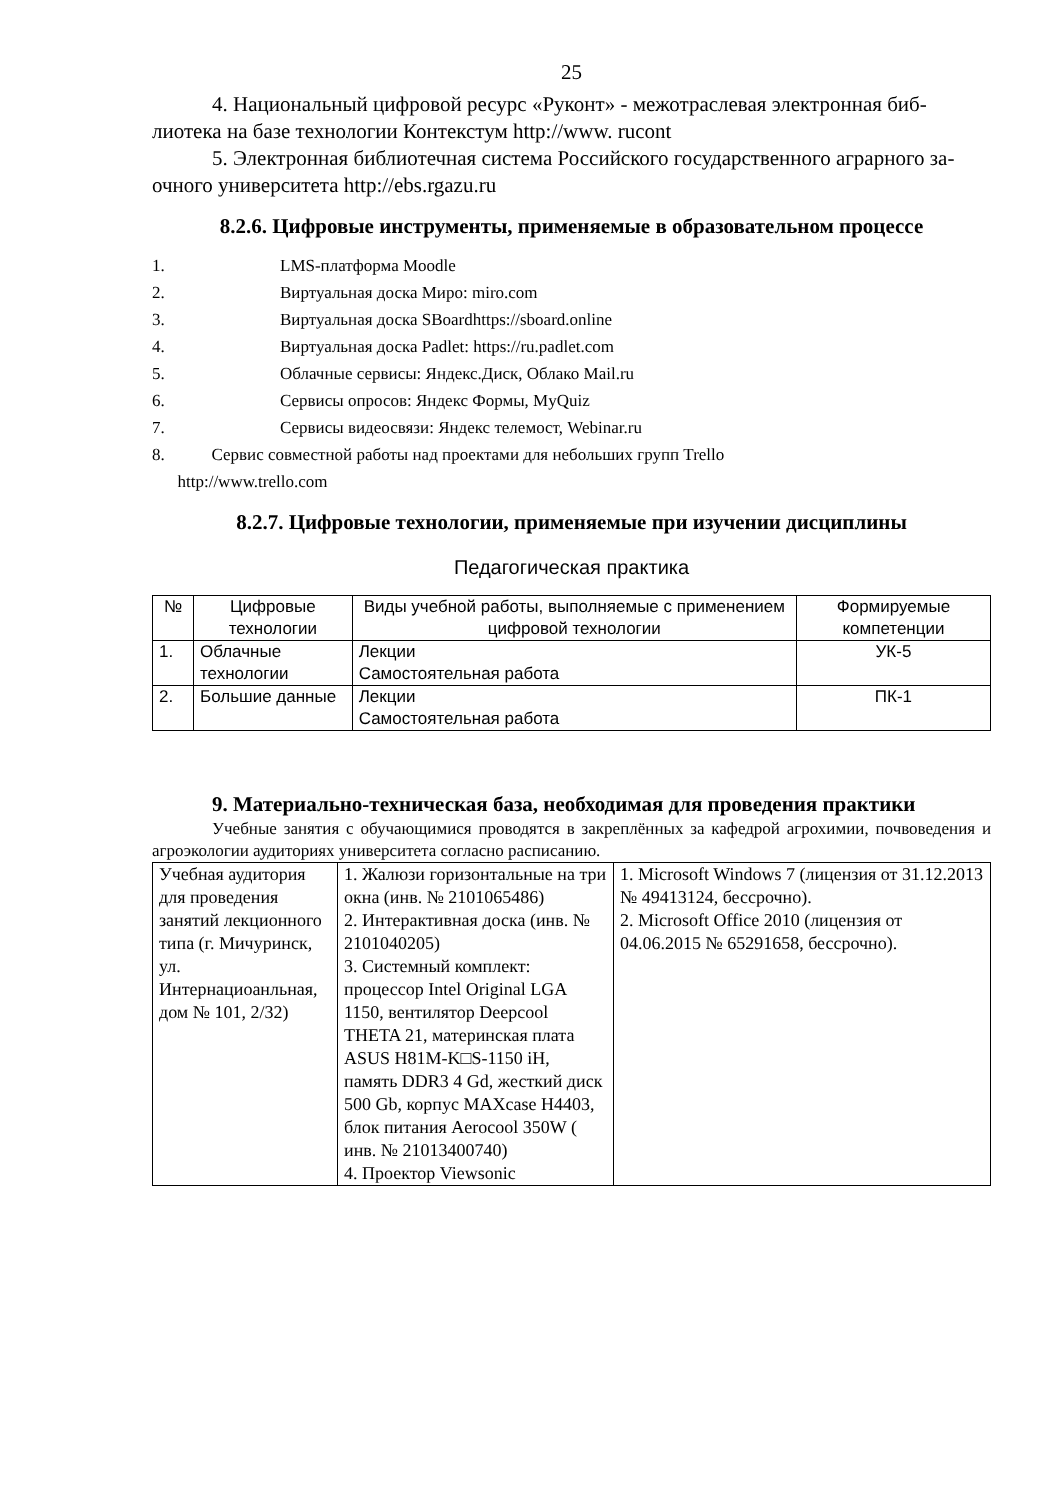25
4. Национальный цифровой ресурс «Руконт» - межотраслевая электронная биб-лиотека на базе технологии Контекстум http://www. rucont
5. Электронная библиотечная система Российского государственного аграрного за-очного университета http://ebs.rgazu.ru
8.2.6. Цифровые инструменты, применяемые в образовательном процессе
1. LMS-платформа Moodle
2. Виртуальная доска Миро: miro.com
3. Виртуальная доска SBoardhttps://sboard.online
4. Виртуальная доска Padlet: https://ru.padlet.com
5. Облачные сервисы: Яндекс.Диск, Облако Mail.ru
6. Сервисы опросов: Яндекс Формы, MyQuiz
7. Сервисы видеосвязи: Яндекс телемост, Webinar.ru
8. Сервис совместной работы над проектами для небольших групп Trello
http://www.trello.com
8.2.7. Цифровые технологии, применяемые при изучении дисциплины
Педагогическая практика
| № | Цифровые технологии | Виды учебной работы, выполняемые с применением цифровой технологии | Формируемые компетенции |
| --- | --- | --- | --- |
| 1. | Облачные технологии | Лекции Самостоятельная работа | УК-5 |
| 2. | Большие данные | Лекции Самостоятельная работа | ПК-1 |
9. Материально-техническая база, необходимая для проведения практики
Учебные занятия с обучающимися проводятся в закреплённых за кафедрой агрохимии, почвоведения и агроэкологии аудиториях университета согласно расписанию.
| Учебная аудитория для проведения занятий лекционного типа (г. Мичуринск, ул. Интернациоанльная, дом № 101, 2/32) | 1. Жалюзи горизонтальные на три окна (инв. № 2101065486) 2. Интерактивная доска (инв. № 2101040205) 3. Системный комплект: процессор Intel Original LGA 1150, вентилятор Deepcool THETA 21, материнская плата ASUS H81M-K□S-1150 iH, память DDR3 4 Gd, жесткий диск 500 Gb, корпус MAXcase H4403, блок питания Aerocool 350W ( инв. № 21013400740) 4. Проектор Viewsonic | 1. Microsoft Windows 7 (лицензия от 31.12.2013 № 49413124, бессрочно). 2. Microsoft Office 2010 (лицензия от 04.06.2015 № 65291658, бессрочно). |